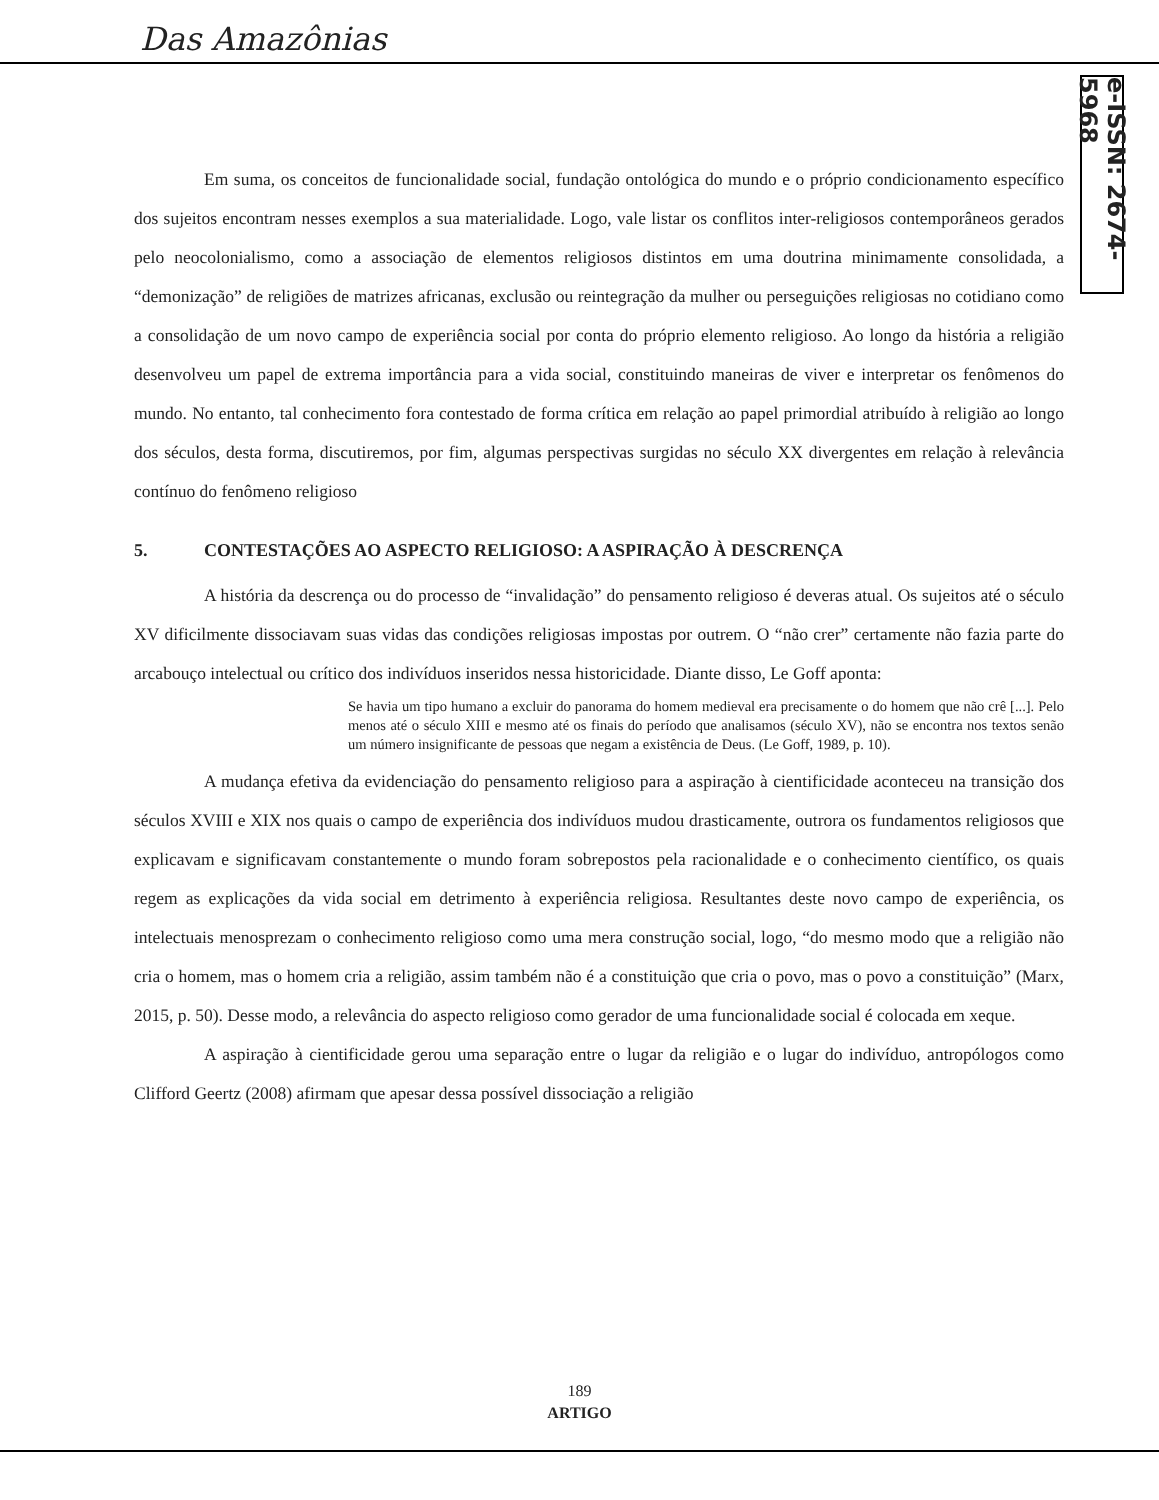Das Amazônias
e-ISSN: 2674-5968
Em suma, os conceitos de funcionalidade social, fundação ontológica do mundo e o próprio condicionamento específico dos sujeitos encontram nesses exemplos a sua materialidade. Logo, vale listar os conflitos inter-religiosos contemporâneos gerados pelo neocolonialismo, como a associação de elementos religiosos distintos em uma doutrina minimamente consolidada, a “demonização” de religiões de matrizes africanas, exclusão ou reintegração da mulher ou perseguições religiosas no cotidiano como a consolidação de um novo campo de experiência social por conta do próprio elemento religioso. Ao longo da história a religião desenvolveu um papel de extrema importância para a vida social, constituindo maneiras de viver e interpretar os fenômenos do mundo. No entanto, tal conhecimento fora contestado de forma crítica em relação ao papel primordial atribuído à religião ao longo dos séculos, desta forma, discutiremos, por fim, algumas perspectivas surgidas no século XX divergentes em relação à relevância contínuo do fenômeno religioso
5. CONTESTAÇÕES AO ASPECTO RELIGIOSO: A ASPIRAÇÃO À DESCRENÇA
A história da descrença ou do processo de “invalidação” do pensamento religioso é deveras atual. Os sujeitos até o século XV dificilmente dissociavam suas vidas das condições religiosas impostas por outrem. O “não crer” certamente não fazia parte do arcabouço intelectual ou crítico dos indivíduos inseridos nessa historicidade. Diante disso, Le Goff aponta:
Se havia um tipo humano a excluir do panorama do homem medieval era precisamente o do homem que não crê [...]. Pelo menos até o século XIII e mesmo até os finais do período que analisamos (século XV), não se encontra nos textos senão um número insignificante de pessoas que negam a existência de Deus. (Le Goff, 1989, p. 10).
A mudança efetiva da evidenciação do pensamento religioso para a aspiração à cientificidade aconteceu na transição dos séculos XVIII e XIX nos quais o campo de experiência dos indivíduos mudou drasticamente, outrora os fundamentos religiosos que explicavam e significavam constantemente o mundo foram sobrepostos pela racionalidade e o conhecimento científico, os quais regem as explicações da vida social em detrimento à experiência religiosa. Resultantes deste novo campo de experiência, os intelectuais menosprezam o conhecimento religioso como uma mera construção social, logo, “do mesmo modo que a religião não cria o homem, mas o homem cria a religião, assim também não é a constituição que cria o povo, mas o povo a constituição” (Marx, 2015, p. 50). Desse modo, a relevância do aspecto religioso como gerador de uma funcionalidade social é colocada em xeque.
A aspiração à cientificidade gerou uma separação entre o lugar da religião e o lugar do indivíduo, antropólogos como Clifford Geertz (2008) afirmam que apesar dessa possível dissociação a religião
189
ARTIGO